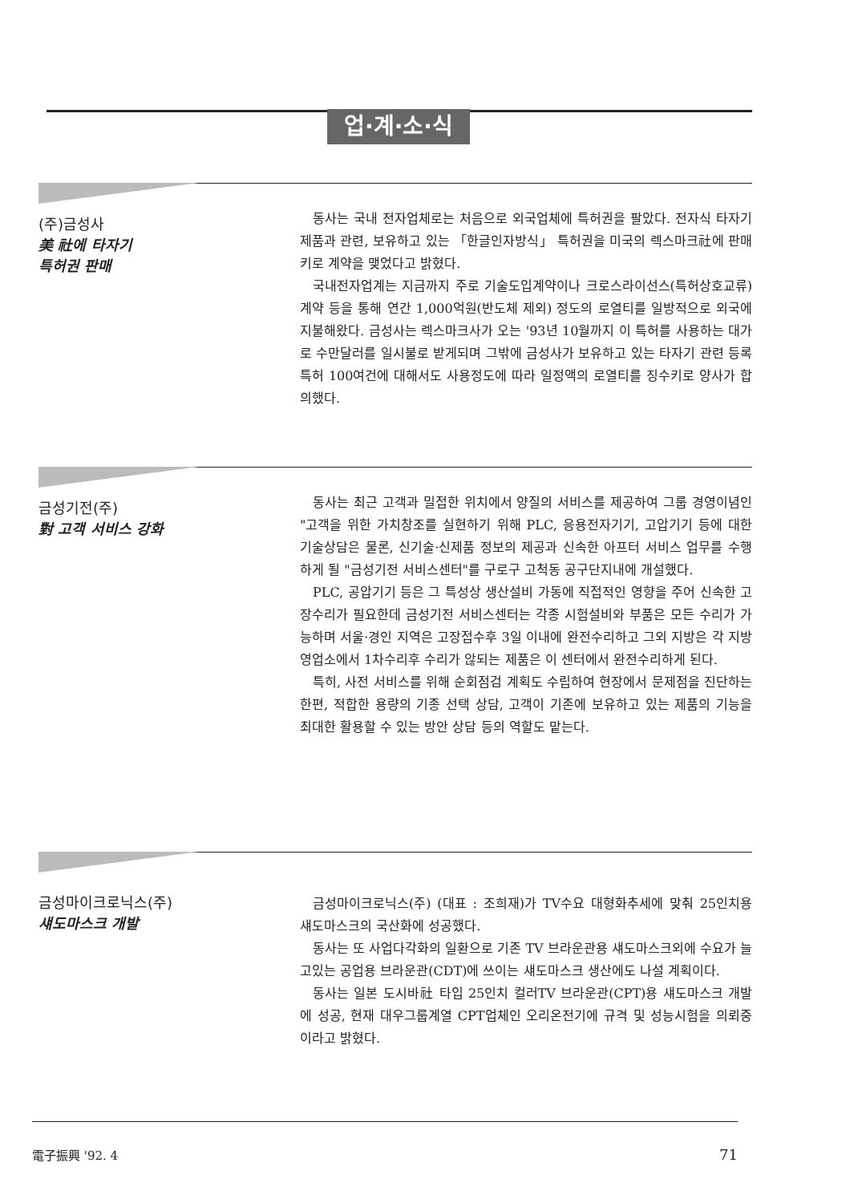업·계·소·식
(주)금성사
美 社에 타자기
특허권 판매
동사는 국내 전자업체로는 처음으로 외국업체에 특허권을 팔았다. 전자식 타자기제품과 관련, 보유하고 있는 「한글인자방식」 특허권을 미국의 렉스마크社에 판매키로 계약을 맺었다고 밝혔다.
국내전자업계는 지금까지 주로 기술도입계약이나 크로스라이선스(특허상호교류)계약 등을 통해 연간 1,000억원(반도체 제외) 정도의 로열티를 일방적으로 외국에 지불해왔다. 금성사는 렉스마크사가 오는 '93년 10월까지 이 특허를 사용하는 대가로 수만달러를 일시불로 받게되며 그밖에 금성사가 보유하고 있는 타자기 관련 등록 특허 100여건에 대해서도 사용정도에 따라 일정액의 로열티를 징수키로 양사가 합의했다.
금성기전(주)
對 고객 서비스 강화
동사는 최근 고객과 밀접한 위치에서 양질의 서비스를 제공하여 그룹 경영이념인 "고객을 위한 가치창조를 실현하기 위해 PLC, 응용전자기기, 고압기기 등에 대한 기술상담은 물론, 신기술·신제품 정보의 제공과 신속한 아프터 서비스 업무를 수행하게 될 "금성기전 서비스센터"를 구로구 고척동 공구단지내에 개설했다.
PLC, 공압기기 등은 그 특성상 생산설비 가동에 직접적인 영향을 주어 신속한 고장수리가 필요한데 금성기전 서비스센터는 각종 시험설비와 부품은 모든 수리가 가능하며 서울·경인 지역은 고장접수후 3일 이내에 완전수리하고 그외 지방은 각 지방영업소에서 1차수리후 수리가 않되는 제품은 이 센터에서 완전수리하게 된다.
특히, 사전 서비스를 위해 순회점검 계획도 수립하여 현장에서 문제점을 진단하는 한편, 적합한 용량의 기종 선택 상담, 고객이 기존에 보유하고 있는 제품의 기능을 최대한 활용할 수 있는 방안 상담 등의 역할도 맡는다.
금성마이크로닉스(주)
섀도마스크 개발
금성마이크로닉스(주) (대표 : 조희재)가 TV수요 대형화추세에 맞춰 25인치용 섀도마스크의 국산화에 성공했다.
동사는 또 사업다각화의 일환으로 기존 TV 브라운관용 섀도마스크외에 수요가 늘고있는 공업용 브라운관(CDT)에 쓰이는 섀도마스크 생산에도 나설 계획이다.
동사는 일본 도시바社 타입 25인치 컬러TV 브라운관(CPT)용 섀도마스크 개발에 성공, 현재 대우그룹계열 CPT업체인 오리온전기에 규격 및 성능시험을 의뢰중이라고 밝혔다.
電子振興 '92. 4 71